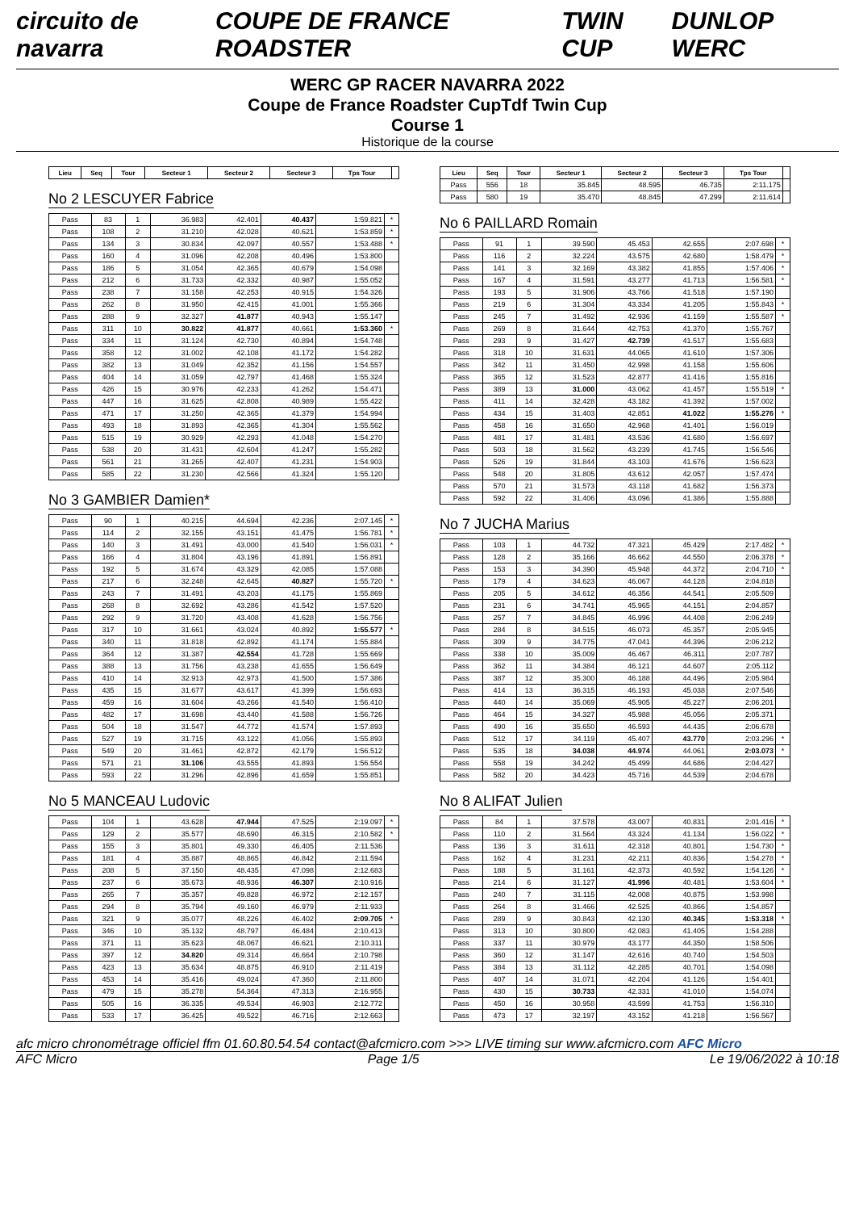circuito de navarra COUPE DE FRANCE ROADSTER TWIN CUP DUNLOP WERC
WERC GP RACER NAVARRA 2022
Coupe de France Roadster CupTdf Twin Cup
Course 1
Historique de la course
| Lieu | Seq | Tour | Secteur 1 | Secteur 2 | Secteur 3 | Tps Tour | |
| --- | --- | --- | --- | --- | --- | --- | --- |
No 2 LESCUYER Fabrice
| Pass | 83 | 1 | 36.983 | 42.401 | 40.437 | 1:59.821 | * |
| Pass | 108 | 2 | 31.210 | 42.028 | 40.621 | 1:53.859 | * |
| Pass | 134 | 3 | 30.834 | 42.097 | 40.557 | 1:53.488 | * |
| Pass | 160 | 4 | 31.096 | 42.208 | 40.496 | 1:53.800 | |
| Pass | 186 | 5 | 31.054 | 42.365 | 40.679 | 1:54.098 | |
| Pass | 212 | 6 | 31.733 | 42.332 | 40.987 | 1:55.052 | |
| Pass | 238 | 7 | 31.158 | 42.253 | 40.915 | 1:54.326 | |
| Pass | 262 | 8 | 31.950 | 42.415 | 41.001 | 1:55.366 | |
| Pass | 288 | 9 | 32.327 | 41.877 | 40.943 | 1:55.147 | |
| Pass | 311 | 10 | 30.822 | 41.877 | 40.661 | 1:53.360 | * |
| Pass | 334 | 11 | 31.124 | 42.730 | 40.894 | 1:54.748 | |
| Pass | 358 | 12 | 31.002 | 42.108 | 41.172 | 1:54.282 | |
| Pass | 382 | 13 | 31.049 | 42.352 | 41.156 | 1:54.557 | |
| Pass | 404 | 14 | 31.059 | 42.797 | 41.468 | 1:55.324 | |
| Pass | 426 | 15 | 30.976 | 42.233 | 41.262 | 1:54.471 | |
| Pass | 447 | 16 | 31.625 | 42.808 | 40.989 | 1:55.422 | |
| Pass | 471 | 17 | 31.250 | 42.365 | 41.379 | 1:54.994 | |
| Pass | 493 | 18 | 31.893 | 42.365 | 41.304 | 1:55.562 | |
| Pass | 515 | 19 | 30.929 | 42.293 | 41.048 | 1:54.270 | |
| Pass | 538 | 20 | 31.431 | 42.604 | 41.247 | 1:55.282 | |
| Pass | 561 | 21 | 31.265 | 42.407 | 41.231 | 1:54.903 | |
| Pass | 585 | 22 | 31.230 | 42.566 | 41.324 | 1:55.120 | |
No 3 GAMBIER Damien*
| Pass | 90 | 1 | 40.215 | 44.694 | 42.236 | 2:07.145 | * |
| Pass | 114 | 2 | 32.155 | 43.151 | 41.475 | 1:56.781 | * |
| Pass | 140 | 3 | 31.491 | 43.000 | 41.540 | 1:56.031 | * |
| Pass | 166 | 4 | 31.804 | 43.196 | 41.891 | 1:56.891 | |
| Pass | 192 | 5 | 31.674 | 43.329 | 42.085 | 1:57.088 | |
| Pass | 217 | 6 | 32.248 | 42.645 | 40.827 | 1:55.720 | * |
| Pass | 243 | 7 | 31.491 | 43.203 | 41.175 | 1:55.869 | |
| Pass | 268 | 8 | 32.692 | 43.286 | 41.542 | 1:57.520 | |
| Pass | 292 | 9 | 31.720 | 43.408 | 41.628 | 1:56.756 | |
| Pass | 317 | 10 | 31.661 | 43.024 | 40.892 | 1:55.577 | * |
| Pass | 340 | 11 | 31.818 | 42.892 | 41.174 | 1:55.884 | |
| Pass | 364 | 12 | 31.387 | 42.554 | 41.728 | 1:55.669 | |
| Pass | 388 | 13 | 31.756 | 43.238 | 41.655 | 1:56.649 | |
| Pass | 410 | 14 | 32.913 | 42.973 | 41.500 | 1:57.386 | |
| Pass | 435 | 15 | 31.677 | 43.617 | 41.399 | 1:56.693 | |
| Pass | 459 | 16 | 31.604 | 43.266 | 41.540 | 1:56.410 | |
| Pass | 482 | 17 | 31.698 | 43.440 | 41.588 | 1:56.726 | |
| Pass | 504 | 18 | 31.547 | 44.772 | 41.574 | 1:57.893 | |
| Pass | 527 | 19 | 31.715 | 43.122 | 41.056 | 1:55.893 | |
| Pass | 549 | 20 | 31.461 | 42.872 | 42.179 | 1:56.512 | |
| Pass | 571 | 21 | 31.106 | 43.555 | 41.893 | 1:56.554 | |
| Pass | 593 | 22 | 31.296 | 42.896 | 41.659 | 1:55.851 | |
No 5 MANCEAU Ludovic
| Pass | 104 | 1 | 43.628 | 47.944 | 47.525 | 2:19.097 | * |
| Pass | 129 | 2 | 35.577 | 48.690 | 46.315 | 2:10.582 | * |
| Pass | 155 | 3 | 35.801 | 49.330 | 46.405 | 2:11.536 | |
| Pass | 181 | 4 | 35.887 | 48.865 | 46.842 | 2:11.594 | |
| Pass | 208 | 5 | 37.150 | 48.435 | 47.098 | 2:12.683 | |
| Pass | 237 | 6 | 35.673 | 48.936 | 46.307 | 2:10.916 | |
| Pass | 265 | 7 | 35.357 | 49.828 | 46.972 | 2:12.157 | |
| Pass | 294 | 8 | 35.794 | 49.160 | 46.979 | 2:11.933 | |
| Pass | 321 | 9 | 35.077 | 48.226 | 46.402 | 2:09.705 | * |
| Pass | 346 | 10 | 35.132 | 48.797 | 46.484 | 2:10.413 | |
| Pass | 371 | 11 | 35.623 | 48.067 | 46.621 | 2:10.311 | |
| Pass | 397 | 12 | 34.820 | 49.314 | 46.664 | 2:10.798 | |
| Pass | 423 | 13 | 35.634 | 48.875 | 46.910 | 2:11.419 | |
| Pass | 453 | 14 | 35.416 | 49.024 | 47.360 | 2:11.800 | |
| Pass | 479 | 15 | 35.278 | 54.364 | 47.313 | 2:16.955 | |
| Pass | 505 | 16 | 36.335 | 49.534 | 46.903 | 2:12.772 | |
| Pass | 533 | 17 | 36.425 | 49.522 | 46.716 | 2:12.663 | |
| Lieu | Seq | Tour | Secteur 1 | Secteur 2 | Secteur 3 | Tps Tour | |
| --- | --- | --- | --- | --- | --- | --- | --- |
| Pass | 556 | 18 | 35.845 | 48.595 | 46.735 | 2:11.175 | |
| Pass | 580 | 19 | 35.470 | 48.845 | 47.299 | 2:11.614 | |
No 6 PAILLARD Romain
| Pass | 91 | 1 | 39.590 | 45.453 | 42.655 | 2:07.698 | * |
| Pass | 116 | 2 | 32.224 | 43.575 | 42.680 | 1:58.479 | * |
| Pass | 141 | 3 | 32.169 | 43.382 | 41.855 | 1:57.406 | * |
| Pass | 167 | 4 | 31.591 | 43.277 | 41.713 | 1:56.581 | * |
| Pass | 193 | 5 | 31.906 | 43.766 | 41.518 | 1:57.190 | |
| Pass | 219 | 6 | 31.304 | 43.334 | 41.205 | 1:55.843 | * |
| Pass | 245 | 7 | 31.492 | 42.936 | 41.159 | 1:55.587 | * |
| Pass | 269 | 8 | 31.644 | 42.753 | 41.370 | 1:55.767 | |
| Pass | 293 | 9 | 31.427 | 42.739 | 41.517 | 1:55.683 | |
| Pass | 318 | 10 | 31.631 | 44.065 | 41.610 | 1:57.306 | |
| Pass | 342 | 11 | 31.450 | 42.998 | 41.158 | 1:55.606 | |
| Pass | 365 | 12 | 31.523 | 42.877 | 41.416 | 1:55.816 | |
| Pass | 389 | 13 | 31.000 | 43.062 | 41.457 | 1:55.519 | * |
| Pass | 411 | 14 | 32.428 | 43.182 | 41.392 | 1:57.002 | |
| Pass | 434 | 15 | 31.403 | 42.851 | 41.022 | 1:55.276 | * |
| Pass | 458 | 16 | 31.650 | 42.968 | 41.401 | 1:56.019 | |
| Pass | 481 | 17 | 31.481 | 43.536 | 41.680 | 1:56.697 | |
| Pass | 503 | 18 | 31.562 | 43.239 | 41.745 | 1:56.546 | |
| Pass | 526 | 19 | 31.844 | 43.103 | 41.676 | 1:56.623 | |
| Pass | 548 | 20 | 31.805 | 43.612 | 42.057 | 1:57.474 | |
| Pass | 570 | 21 | 31.573 | 43.118 | 41.682 | 1:56.373 | |
| Pass | 592 | 22 | 31.406 | 43.096 | 41.386 | 1:55.888 | |
No 7 JUCHA Marius
| Pass | 103 | 1 | 44.732 | 47.321 | 45.429 | 2:17.482 | * |
| Pass | 128 | 2 | 35.166 | 46.662 | 44.550 | 2:06.378 | * |
| Pass | 153 | 3 | 34.390 | 45.948 | 44.372 | 2:04.710 | * |
| Pass | 179 | 4 | 34.623 | 46.067 | 44.128 | 2:04.818 | |
| Pass | 205 | 5 | 34.612 | 46.356 | 44.541 | 2:05.509 | |
| Pass | 231 | 6 | 34.741 | 45.965 | 44.151 | 2:04.857 | |
| Pass | 257 | 7 | 34.845 | 46.996 | 44.408 | 2:06.249 | |
| Pass | 284 | 8 | 34.515 | 46.073 | 45.357 | 2:05.945 | |
| Pass | 309 | 9 | 34.775 | 47.041 | 44.396 | 2:06.212 | |
| Pass | 338 | 10 | 35.009 | 46.467 | 46.311 | 2:07.787 | |
| Pass | 362 | 11 | 34.384 | 46.121 | 44.607 | 2:05.112 | |
| Pass | 387 | 12 | 35.300 | 46.188 | 44.496 | 2:05.984 | |
| Pass | 414 | 13 | 36.315 | 46.193 | 45.038 | 2:07.546 | |
| Pass | 440 | 14 | 35.069 | 45.905 | 45.227 | 2:06.201 | |
| Pass | 464 | 15 | 34.327 | 45.988 | 45.056 | 2:05.371 | |
| Pass | 490 | 16 | 35.650 | 46.593 | 44.435 | 2:06.678 | |
| Pass | 512 | 17 | 34.119 | 45.407 | 43.770 | 2:03.296 | * |
| Pass | 535 | 18 | 34.038 | 44.974 | 44.061 | 2:03.073 | * |
| Pass | 558 | 19 | 34.242 | 45.499 | 44.686 | 2:04.427 | |
| Pass | 582 | 20 | 34.423 | 45.716 | 44.539 | 2:04.678 | |
No 8 ALIFAT Julien
| Pass | 84 | 1 | 37.578 | 43.007 | 40.831 | 2:01.416 | * |
| Pass | 110 | 2 | 31.564 | 43.324 | 41.134 | 1:56.022 | * |
| Pass | 136 | 3 | 31.611 | 42.318 | 40.801 | 1:54.730 | * |
| Pass | 162 | 4 | 31.231 | 42.211 | 40.836 | 1:54.278 | * |
| Pass | 188 | 5 | 31.161 | 42.373 | 40.592 | 1:54.126 | * |
| Pass | 214 | 6 | 31.127 | 41.996 | 40.481 | 1:53.604 | * |
| Pass | 240 | 7 | 31.115 | 42.008 | 40.875 | 1:53.998 | |
| Pass | 264 | 8 | 31.466 | 42.525 | 40.866 | 1:54.857 | |
| Pass | 289 | 9 | 30.843 | 42.130 | 40.345 | 1:53.318 | * |
| Pass | 313 | 10 | 30.800 | 42.083 | 41.405 | 1:54.288 | |
| Pass | 337 | 11 | 30.979 | 43.177 | 44.350 | 1:58.506 | |
| Pass | 360 | 12 | 31.147 | 42.616 | 40.740 | 1:54.503 | |
| Pass | 384 | 13 | 31.112 | 42.285 | 40.701 | 1:54.098 | |
| Pass | 407 | 14 | 31.071 | 42.204 | 41.126 | 1:54.401 | |
| Pass | 430 | 15 | 30.733 | 42.331 | 41.010 | 1:54.074 | |
| Pass | 450 | 16 | 30.958 | 43.599 | 41.753 | 1:56.310 | |
| Pass | 473 | 17 | 32.197 | 43.152 | 41.218 | 1:56.567 | |
afc micro chronométrage officiel ffm 01.60.80.54.54 contact@afcmicro.com >>> LIVE timing sur www.afcmicro.com AFC Micro
AFC Micro Page 1/5 Le 19/06/2022 à 10:18